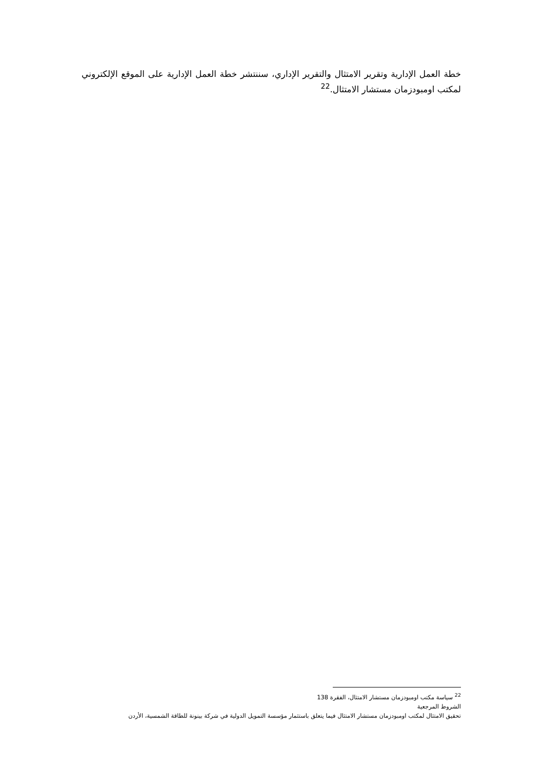خطة العمل الإدارية وتقرير الامتثال والتقرير الإداري، سننتشر خطة العمل الإدارية على الموقع الإلكتروني لمكتب اومبودزمان مستشار الامتثال.<sup>22</sup>
<sup>22</sup> سياسة مكتب اومبودزمان مستشار الامتثال، الفقرة 138
الشروط المرجعية
تحقيق الامتثال لمكتب اومبودزمان مستشار الامتثال فيما يتعلق باستثمار مؤسسة التمويل الدولية في شركة بينونة للطاقة الشمسية، الأردن